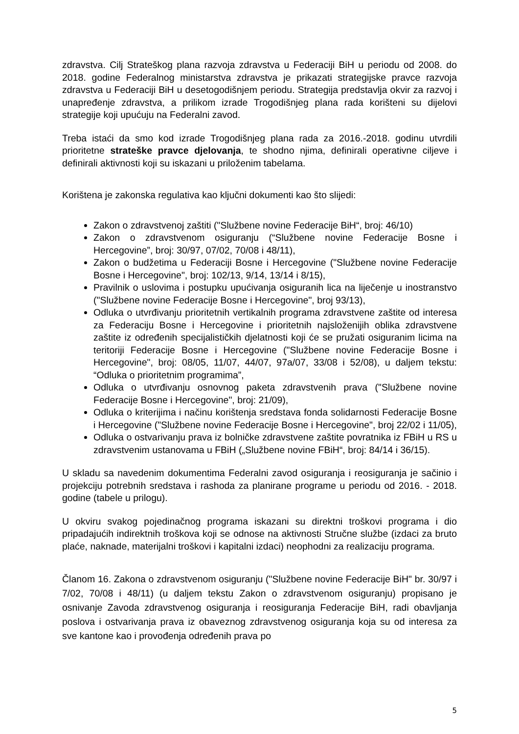zdravstva. Cilj Strateškog plana razvoja zdravstva u Federaciji BiH u periodu od 2008. do 2018. godine Federalnog ministarstva zdravstva je prikazati strategijske pravce razvoja zdravstva u Federaciji BiH u desetogodišnjem periodu. Strategija predstavlja okvir za razvoj i unapređenje zdravstva, a prilikom izrade Trogodišnjeg plana rada korišteni su dijelovi strategije koji upućuju na Federalni zavod.
Treba istaći da smo kod izrade Trogodišnjeg plana rada za 2016.-2018. godinu utvrdili prioritetne strateške pravce djelovanja, te shodno njima, definirali operativne ciljeve i definirali aktivnosti koji su iskazani u priloženim tabelama.
Korištena je zakonska regulativa kao ključni dokumenti kao što slijedi:
Zakon o zdravstvenoj zaštiti ("Službene novine Federacije BiH“, broj: 46/10)
Zakon o zdravstvenom osiguranju (“Službene novine Federacije Bosne i Hercegovine”, broj: 30/97, 07/02, 70/08 i 48/11),
Zakon o budžetima u Federaciji Bosne i Hercegovine ("Službene novine Federacije Bosne i Hercegovine", broj: 102/13, 9/14, 13/14 i 8/15),
Pravilnik o uslovima i postupku upućivanja osiguranih lica na liječenje u inostranstvo ("Službene novine Federacije Bosne i Hercegovine", broj 93/13),
Odluka o utvrđivanju prioritetnih vertikalnih programa zdravstvene zaštite od interesa za Federaciju Bosne i Hercegovine i prioritetnih najsloženijih oblika zdravstvene zaštite iz određenih specijalističkih djelatnosti koji će se pružati osiguranim licima na teritoriji Federacije Bosne i Hercegovine ("Službene novine Federacije Bosne i Hercegovine", broj: 08/05, 11/07, 44/07, 97a/07, 33/08 i 52/08), u daljem tekstu: “Odluka o prioritetnim programima”,
Odluka o utvrđivanju osnovnog paketa zdravstvenih prava ("Službene novine Federacije Bosne i Hercegovine", broj: 21/09),
Odluka o kriterijima i načinu korištenja sredstava fonda solidarnosti Federacije Bosne i Hercegovine ("Službene novine Federacije Bosne i Hercegovine", broj 22/02 i 11/05),
Odluka o ostvarivanju prava iz bolničke zdravstvene zaštite povratnika iz FBiH u RS u zdravstvenim ustanovama u FBiH („Službene novine FBiH“, broj: 84/14 i 36/15).
U skladu sa navedenim dokumentima Federalni zavod osiguranja i reosiguranja je sačinio i projekciju potrebnih sredstava i rashoda za planirane programe u periodu od 2016. - 2018. godine (tabele u prilogu).
U okviru svakog pojedinačnog programa iskazani su direktni troškovi programa i dio pripadajućih indirektnih troškova koji se odnose na aktivnosti Stručne službe (izdaci za bruto plaće, naknade, materijalni troškovi i kapitalni izdaci) neophodni za realizaciju programa.
Članom 16. Zakona o zdravstvenom osiguranju ("Službene novine Federacije BiH" br. 30/97 i 7/02, 70/08 i 48/11) (u daljem tekstu Zakon o zdravstvenom osiguranju) propisano je osnivanje Zavoda zdravstvenog osiguranja i reosiguranja Federacije BiH, radi obavljanja poslova i ostvarivanja prava iz obaveznog zdravstvenog osiguranja koja su od interesa za sve kantone kao i provođenja određenih prava po
5